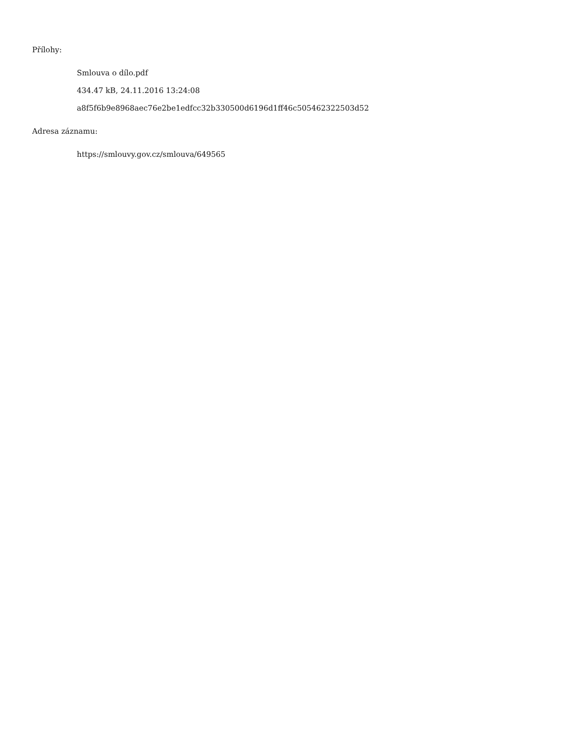Přílohy:
Smlouva o dílo.pdf
434.47 kB, 24.11.2016 13:24:08
a8f5f6b9e8968aec76e2be1edfcc32b330500d6196d1ff46c505462322503d52
Adresa záznamu:
https://smlouvy.gov.cz/smlouva/649565